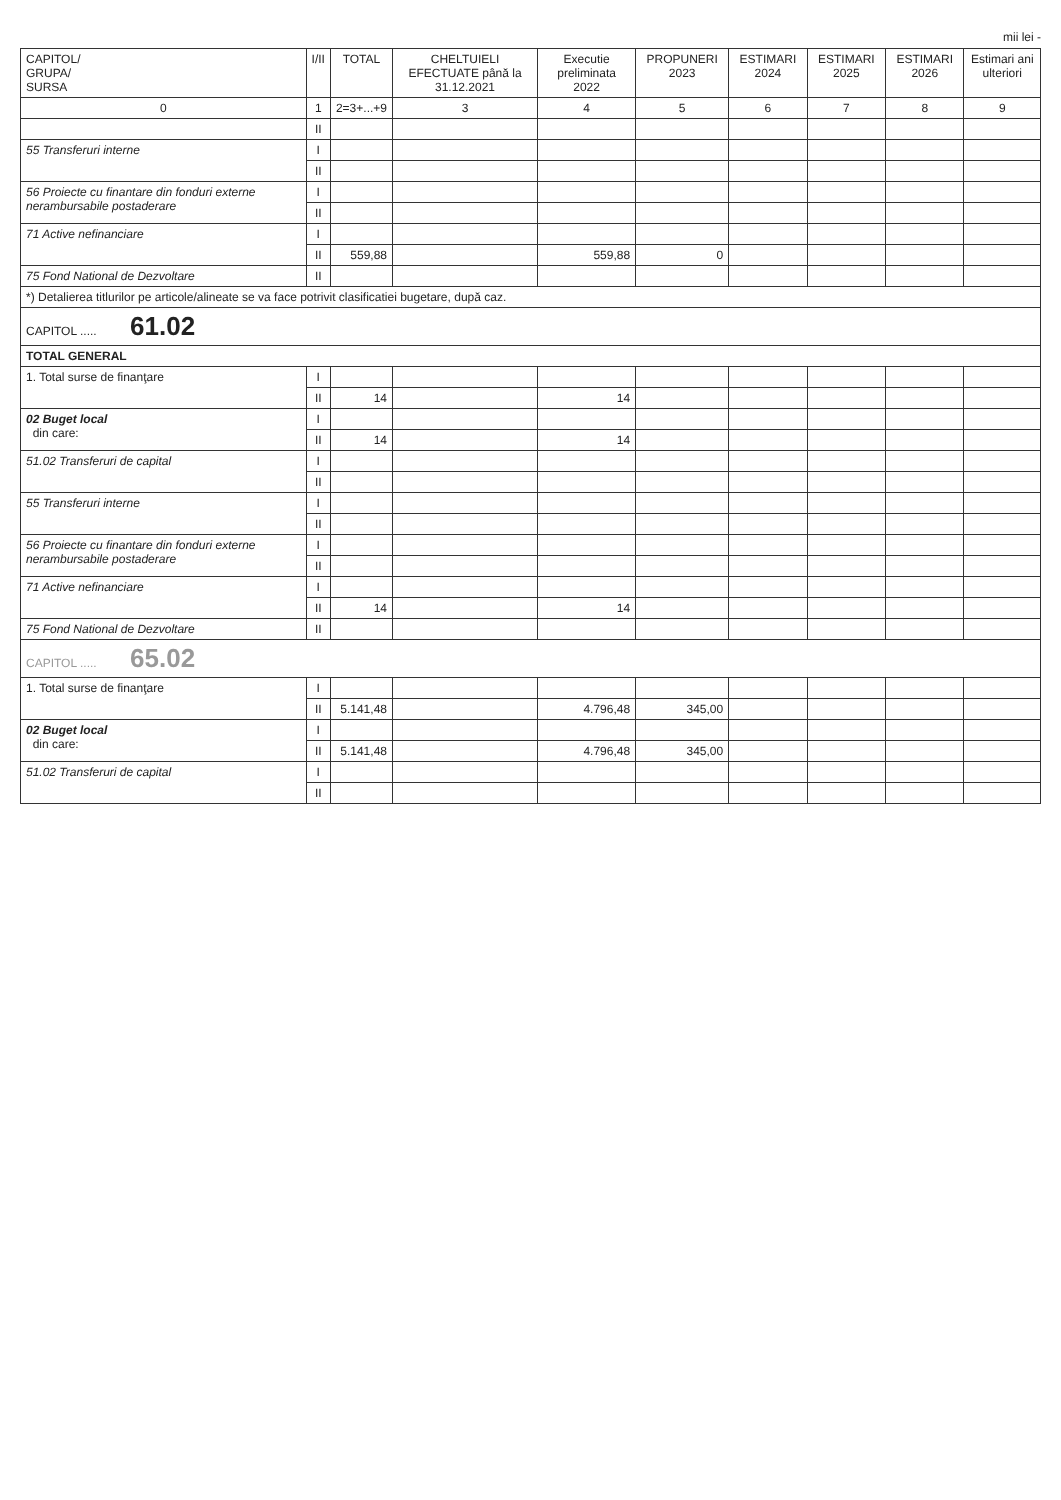mii lei -
| CAPITOL/ GRUPA/ SURSA | I/II | TOTAL | CHELTUIELI EFECTUATE până la 31.12.2021 | Executie preliminata 2022 | PROPUNERI 2023 | ESTIMARI 2024 | ESTIMARI 2025 | ESTIMARI 2026 | Estimari ani ulteriori |
| --- | --- | --- | --- | --- | --- | --- | --- | --- | --- |
| 0 | 1 | 2=3+...+9 | 3 | 4 | 5 | 6 | 7 | 8 | 9 |
| | II | | | | | | | | |
| 55 Transferuri interne | I | | | | | | | | |
| | II | | | | | | | | |
| 56 Proiecte cu finantare din fonduri externe nerambursabile postaderare | I | | | | | | | | |
| | II | | | | | | | | |
| 71 Active nefinanciare | I | | | | | | | | |
| | II | 559,88 | | 559,88 | 0 | | | | |
| 75 Fond National de Dezvoltare | II | | | | | | | | |
| *) Detalierea titlurilor pe articole/alineate se va face potrivit clasificatiei bugetare, după caz. | | | | | | | | | |
| CAPITOL ..... 61.02 | | | | | | | | | |
| TOTAL GENERAL | | | | | | | | | |
| 1. Total surse de finanţare | I | | | | | | | | |
| | II | 14 | | 14 | | | | | |
| 02 Buget local din care: | I | | | | | | | | |
| | II | 14 | | 14 | | | | | |
| 51.02 Transferuri de capital | I | | | | | | | | |
| | II | | | | | | | | |
| 55 Transferuri interne | I | | | | | | | | |
| | II | | | | | | | | |
| 56 Proiecte cu finantare din fonduri externe nerambursabile postaderare | I | | | | | | | | |
| | II | | | | | | | | |
| 71 Active nefinanciare | I | | | | | | | | |
| | II | 14 | | 14 | | | | | |
| 75 Fond National de Dezvoltare | II | | | | | | | | |
| CAPITOL ..... 65.02 | | | | | | | | | |
| 1. Total surse de finanţare | I | | | | | | | | |
| | II | 5.141,48 | | 4.796,48 | 345,00 | | | | |
| 02 Buget local din care: | I | | | | | | | | |
| | II | 5.141,48 | | 4.796,48 | 345,00 | | | | |
| 51.02 Transferuri de capital | I | | | | | | | | |
| | II | | | | | | | | |